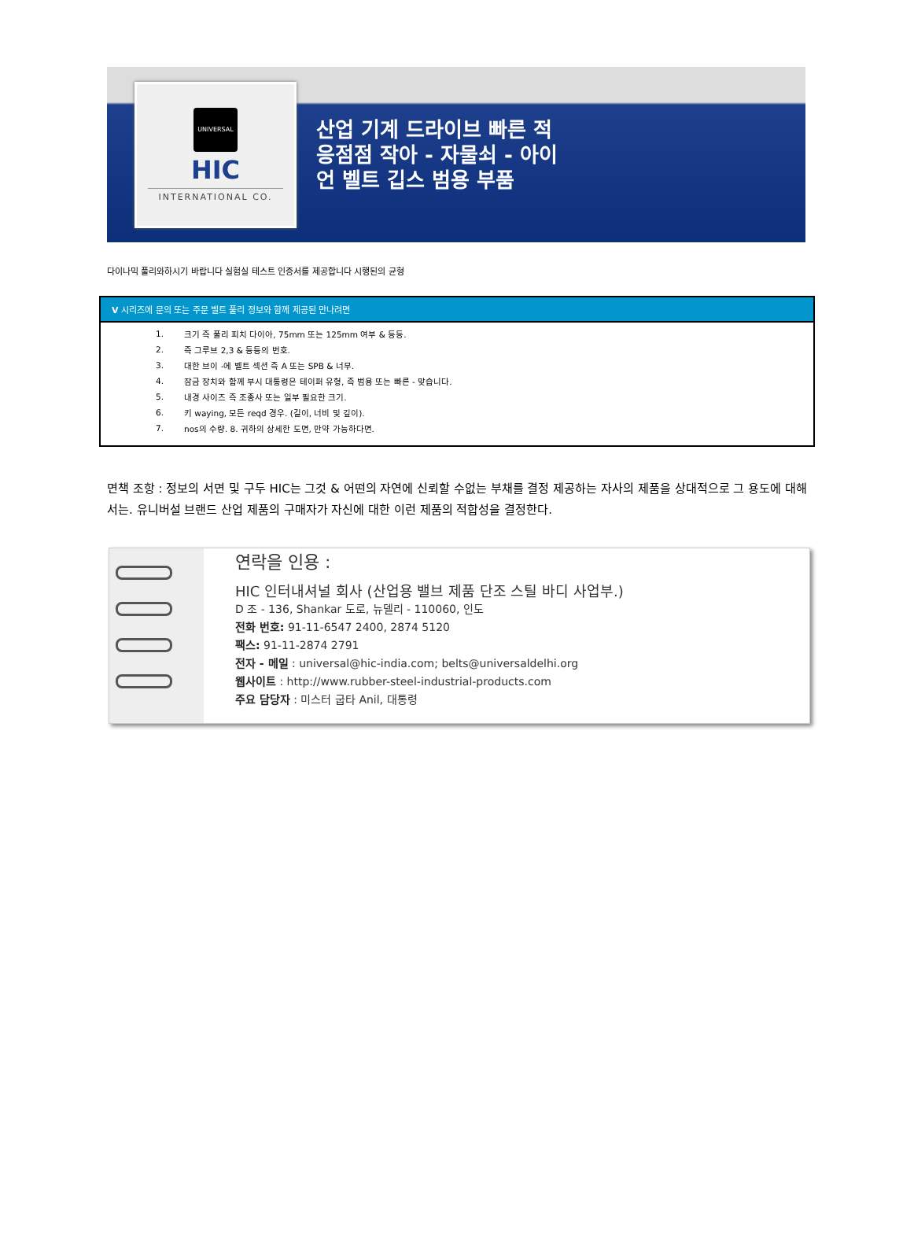UNIVERSAL
HIC
INTERNATIONAL CO.
산업 기계 드라이브 빠른 적응점점 작아 - 자물쇠 - 아이언 벨트 깁스 범용 부품
다이나믹 풀리와하시기 바랍니다 실험실 테스트 인증서를 제공합니다 시행된의 균형
V 시리즈에 문의 또는 주문 벨트 풀리 정보와 함께 제공된 만나려면
1. 크기 즉 풀리 피치 다이아, 75mm 또는 125mm 여부 & 등등.
2. 즉 그루브 2,3 & 등등의 번호.
3. 대한 브이 -에 벨트 섹션 즉 A 또는 SPB & 너무.
4. 잠금 장치와 함께 부시 대통령은 테이퍼 유형, 즉 범용 또는 빠른 - 맞습니다.
5. 내경 사이즈 즉 조종사 또는 일부 필요한 크기.
6. 키 waying, 모든 reqd 경우. (길이, 너비 및 깊이).
7. nos의 수량. 8. 귀하의 상세한 도면, 만약 가능하다면.
면책 조항 : 정보의 서면 및 구두 HIC는 그것 & 어떤의 자연에 신뢰할 수없는 부채를 결정 제공하는 자사의 제품을 상대적으로 그 용도에 대해서는. 유니버설 브랜드 산업 제품의 구매자가 자신에 대한 이런 제품의 적합성을 결정한다.
연락을 인용 :
HIC 인터내셔널 회사 (산업용 밸브 제품 단조 스틸 바디 사업부.)
D 조 - 136, Shankar 도로, 뉴델리 - 110060, 인도
전화 번호: 91-11-6547 2400, 2874 5120
팩스: 91-11-2874 2791
전자 - 메일 : universal@hic-india.com; belts@universaldelhi.org
웹사이트 : http://www.rubber-steel-industrial-products.com
주요 담당자 : 미스터 굽타 Anil, 대통령